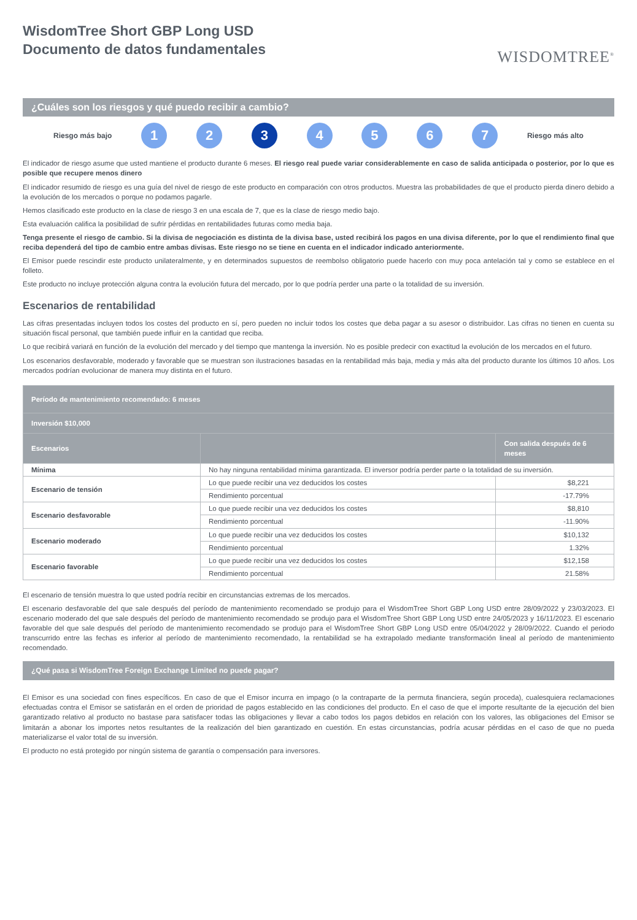WisdomTree Short GBP Long USD
Documento de datos fundamentales
WISDOMTREE<sup>®</sup>
¿Cuáles son los riesgos y qué puedo recibir a cambio?
Riesgo más bajo
1 2 3 4 5 6 7
Riesgo más alto
El indicador de riesgo asume que usted mantiene el producto durante 6 meses. El riesgo real puede variar considerablemente en caso de salida anticipada o posterior, por lo que es posible que recupere menos dinero
El indicador resumido de riesgo es una guía del nivel de riesgo de este producto en comparación con otros productos. Muestra las probabilidades de que el producto pierda dinero debido a la evolución de los mercados o porque no podamos pagarle.
Hemos clasificado este producto en la clase de riesgo 3 en una escala de 7, que es la clase de riesgo medio bajo.
Esta evaluación califica la posibilidad de sufrir pérdidas en rentabilidades futuras como media baja.
Tenga presente el riesgo de cambio. Si la divisa de negociación es distinta de la divisa base, usted recibirá los pagos en una divisa diferente, por lo que el rendimiento final que reciba dependerá del tipo de cambio entre ambas divisas. Este riesgo no se tiene en cuenta en el indicador indicado anteriormente.
El Emisor puede rescindir este producto unilateralmente, y en determinados supuestos de reembolso obligatorio puede hacerlo con muy poca antelación tal y como se establece en el folleto.
Este producto no incluye protección alguna contra la evolución futura del mercado, por lo que podría perder una parte o la totalidad de su inversión.
Escenarios de rentabilidad
Las cifras presentadas incluyen todos los costes del producto en sí, pero pueden no incluir todos los costes que deba pagar a su asesor o distribuidor. Las cifras no tienen en cuenta su situación fiscal personal, que también puede influir en la cantidad que reciba.
Lo que recibirá variará en función de la evolución del mercado y del tiempo que mantenga la inversión. No es posible predecir con exactitud la evolución de los mercados en el futuro.
Los escenarios desfavorable, moderado y favorable que se muestran son ilustraciones basadas en la rentabilidad más baja, media y más alta del producto durante los últimos 10 años. Los mercados podrían evolucionar de manera muy distinta en el futuro.
| Período de mantenimiento recomendado: 6 meses | | |
| --- | --- | --- |
| Inversión $10,000 | | |
| Escenarios | | Con salida después de 6 meses |
| Mínima | No hay ninguna rentabilidad mínima garantizada. El inversor podría perder parte o la totalidad de su inversión. | |
| Escenario de tensión | Lo que puede recibir una vez deducidos los costes | $8,221 |
| | Rendimiento porcentual | -17.79% |
| Escenario desfavorable | Lo que puede recibir una vez deducidos los costes | $8,810 |
| | Rendimiento porcentual | -11.90% |
| Escenario moderado | Lo que puede recibir una vez deducidos los costes | $10,132 |
| | Rendimiento porcentual | 1.32% |
| Escenario favorable | Lo que puede recibir una vez deducidos los costes | $12,158 |
| | Rendimiento porcentual | 21.58% |
El escenario de tensión muestra lo que usted podría recibir en circunstancias extremas de los mercados.
El escenario desfavorable del que sale después del período de mantenimiento recomendado se produjo para el WisdomTree Short GBP Long USD entre 28/09/2022 y 23/03/2023. El escenario moderado del que sale después del período de mantenimiento recomendado se produjo para el WisdomTree Short GBP Long USD entre 24/05/2023 y 16/11/2023. El escenario favorable del que sale después del período de mantenimiento recomendado se produjo para el WisdomTree Short GBP Long USD entre 05/04/2022 y 28/09/2022. Cuando el periodo transcurrido entre las fechas es inferior al período de mantenimiento recomendado, la rentabilidad se ha extrapolado mediante transformación lineal al período de mantenimiento recomendado.
¿Qué pasa si WisdomTree Foreign Exchange Limited no puede pagar?
El Emisor es una sociedad con fines específicos. En caso de que el Emisor incurra en impago (o la contraparte de la permuta financiera, según proceda), cualesquiera reclamaciones efectuadas contra el Emisor se satisfarán en el orden de prioridad de pagos establecido en las condiciones del producto. En el caso de que el importe resultante de la ejecución del bien garantizado relativo al producto no bastase para satisfacer todas las obligaciones y llevar a cabo todos los pagos debidos en relación con los valores, las obligaciones del Emisor se limitarán a abonar los importes netos resultantes de la realización del bien garantizado en cuestión. En estas circunstancias, podría acusar pérdidas en el caso de que no pueda materializarse el valor total de su inversión.
El producto no está protegido por ningún sistema de garantía o compensación para inversores.